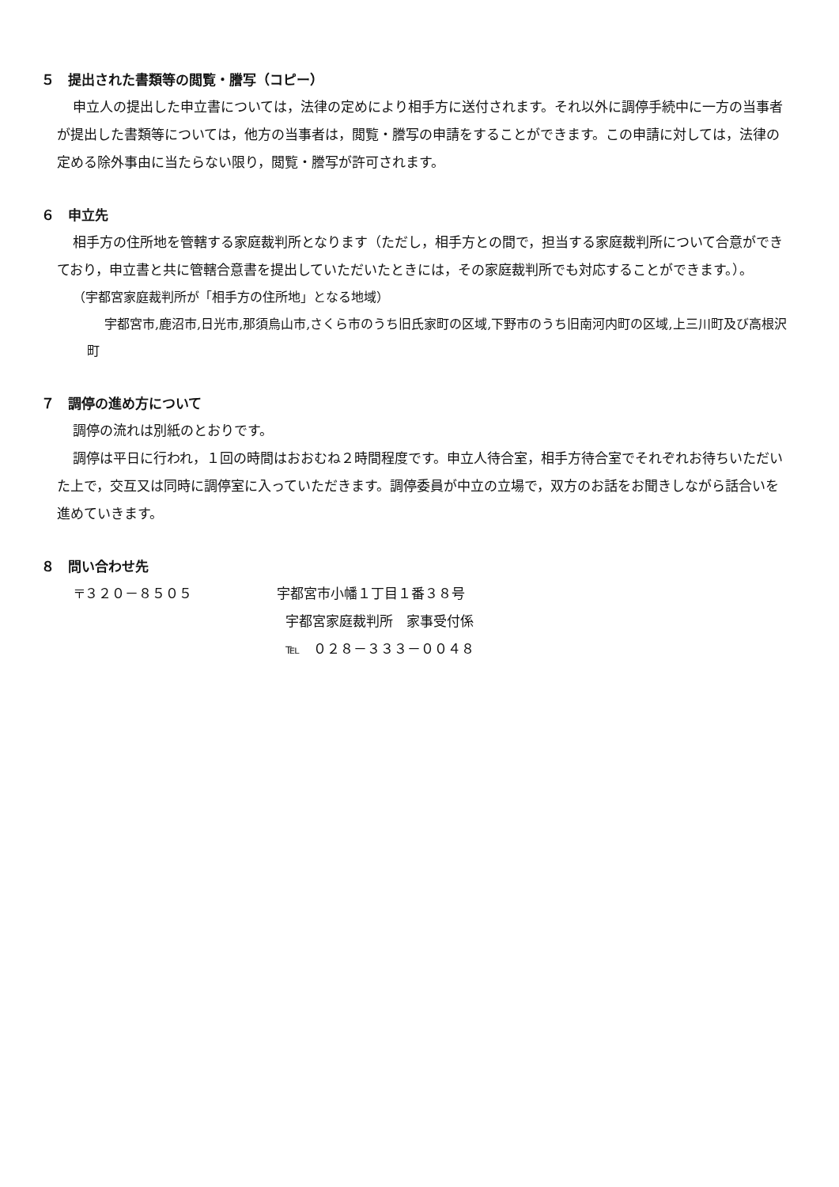５　提出された書類等の閲覧・謄写（コピー）
申立人の提出した申立書については，法律の定めにより相手方に送付されます。それ以外に調停手続中に一方の当事者が提出した書類等については，他方の当事者は，閲覧・謄写の申請をすることができます。この申請に対しては，法律の定める除外事由に当たらない限り，閲覧・謄写が許可されます。
６　申立先
相手方の住所地を管轄する家庭裁判所となります（ただし，相手方との間で，担当する家庭裁判所について合意ができており，申立書と共に管轄合意書を提出していただいたときには，その家庭裁判所でも対応することができます。）。
（宇都宮家庭裁判所が「相手方の住所地」となる地域）
宇都宮市,鹿沼市,日光市,那須烏山市,さくら市のうち旧氏家町の区域,下野市のうち旧南河内町の区域,上三川町及び高根沢町
７　調停の進め方について
調停の流れは別紙のとおりです。
調停は平日に行われ，１回の時間はおおむね２時間程度です。申立人待合室，相手方待合室でそれぞれお待ちいただいた上で，交互又は同時に調停室に入っていただきます。調停委員が中立の立場で，双方のお話をお聞きしながら話合いを進めていきます。
８　問い合わせ先
〒３２０－８５０５ 宇都宮市小幡１丁目１番３８号
宇都宮家庭裁判所　家事受付係
℡　０２８－３３３－００４８